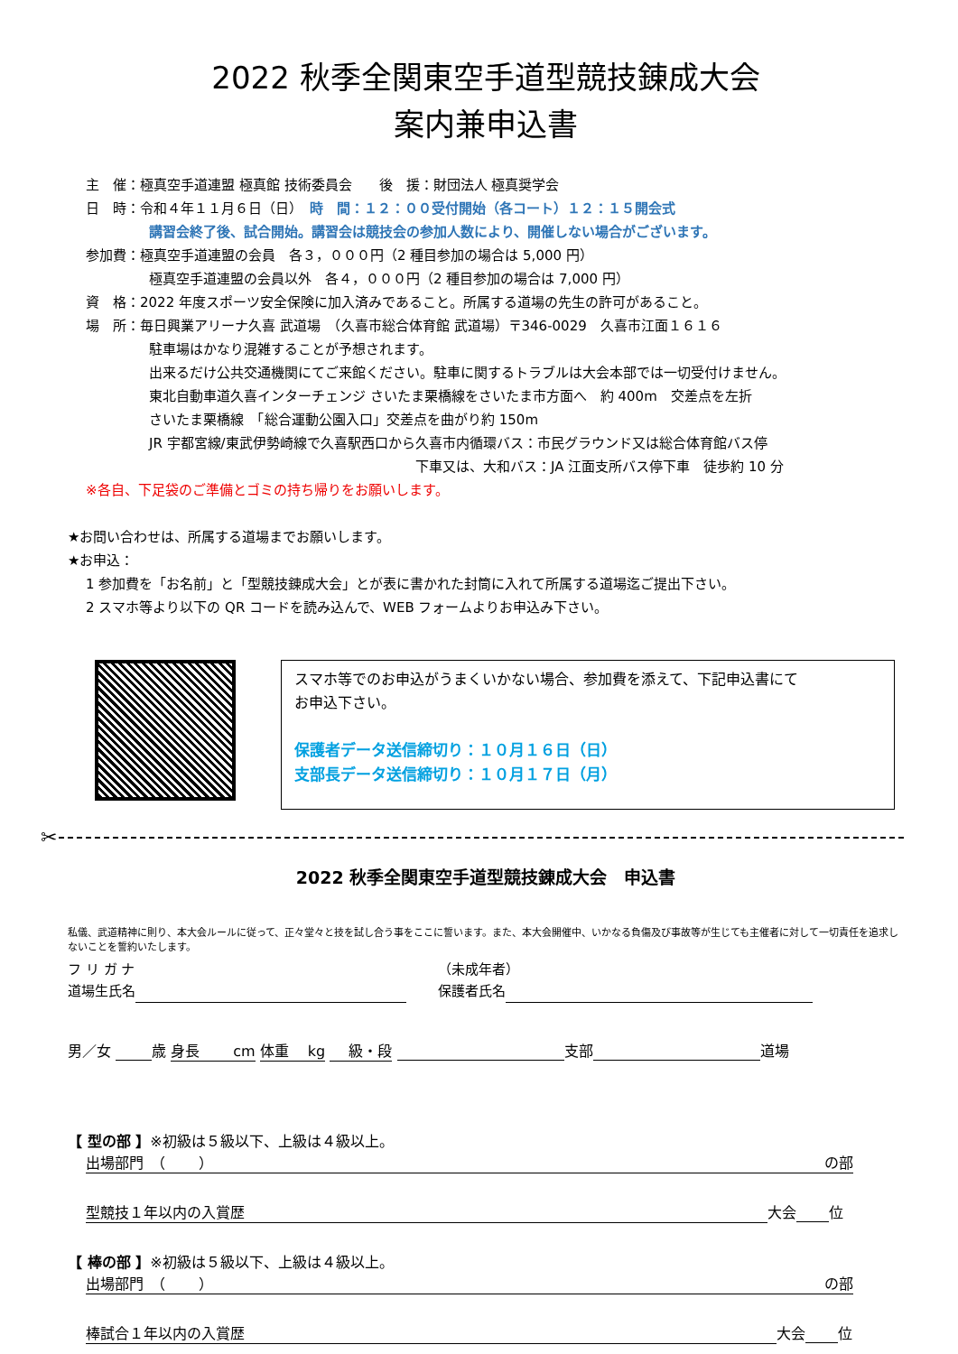2022 秋季全関東空手道型競技錬成大会
案内兼申込書
主　催：極真空手道連盟 極真館 技術委員会　　後　援：財団法人 極真奨学会
日　時：令和４年１１月６日（日）　時　間：１２：００受付開始（各コート）１２：１５開会式
講習会終了後、試合開始。講習会は競技会の参加人数により、開催しない場合がございます。
参加費：極真空手道連盟の会員　各３，０００円（2 種目参加の場合は 5,000 円）
極真空手道連盟の会員以外　各４，０００円（2 種目参加の場合は 7,000 円）
資　格：2022 年度スポーツ安全保険に加入済みであること。所属する道場の先生の許可があること。
場　所：毎日興業アリーナ久喜 武道場　（久喜市総合体育館 武道場）〒346-0029　久喜市江面１６１６
駐車場はかなり混雑することが予想されます。
出来るだけ公共交通機関にてご来館ください。駐車に関するトラブルは大会本部では一切受付けません。
東北自動車道久喜インターチェンジ さいたま栗橋線をさいたま市方面へ　約 400m　交差点を左折
さいたま栗橋線　「総合運動公園入口」交差点を曲がり約 150m
JR 宇都宮線/東武伊勢崎線で久喜駅西口から久喜市内循環バス：市民グラウンド又は総合体育館バス停
下車又は、大和バス：JA 江面支所バス停下車　徒歩約 10 分
※各自、下足袋のご準備とゴミの持ち帰りをお願いします。
★お問い合わせは、所属する道場までお願いします。
★お申込：
1 参加費を「お名前」と「型競技錬成大会」とが表に書かれた封筒に入れて所属する道場迄ご提出下さい。
2 スマホ等より以下の QR コードを読み込んで、WEB フォームよりお申込み下さい。
スマホ等でのお申込がうまくいかない場合、参加費を添えて、下記申込書にて
お申込下さい。
保護者データ送信締切り：１０月１６日（日）
支部長データ送信締切り：１０月１７日（月）
✂
2022 秋季全関東空手道型競技錬成大会　申込書
私儀、武道精神に則り、本大会ルールに従って、正々堂々と技を試し合う事をここに誓います。また、本大会開催中、いかなる負傷及び事故等が生じても主催者に対して一切責任を追求しないことを誓約いたします。
フ リ ガ ナ
道場生氏名
（未成年者）
保護者氏名
男／女 歳 身長　　 cm 体重　 kg 　 級・段 支部 道場
【 型の部 】※初級は５級以下、上級は４級以上。
出場部門　（　　 ） の部
型競技１年以内の入賞歴 大会 位
【 棒の部 】※初級は５級以下、上級は４級以上。
出場部門　（　　 ） の部
棒試合１年以内の入賞歴 大会 位